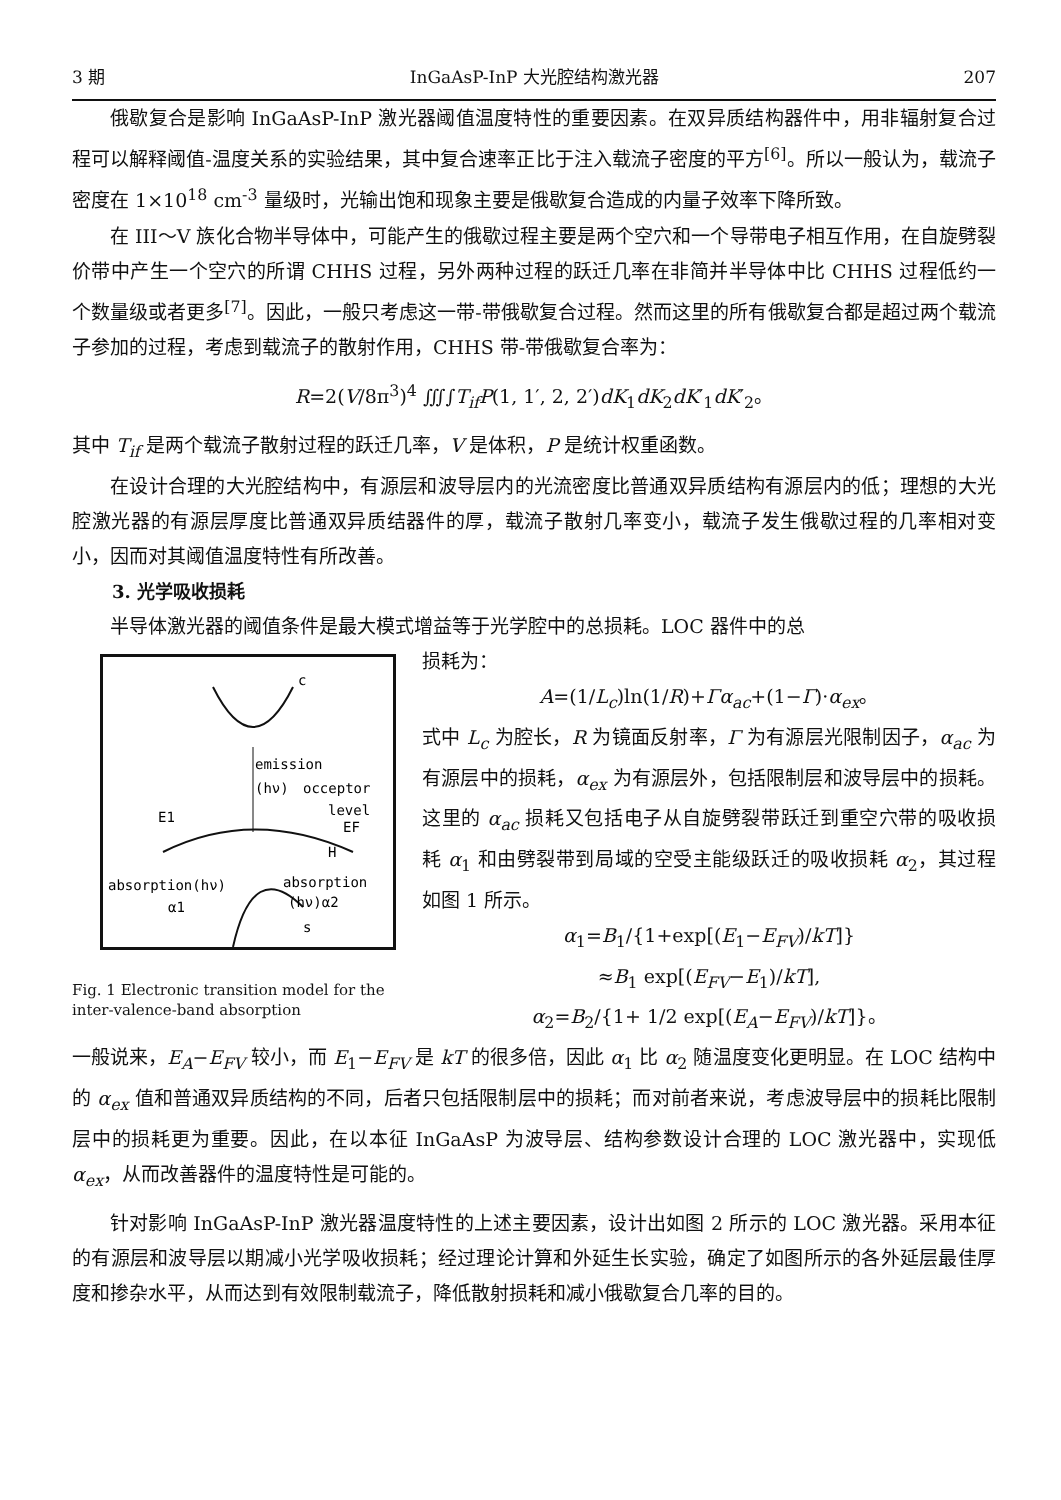3 期 InGaAsP-InP 大光腔结构激光器 207
俄歇复合是影响 InGaAsP-InP 激光器阈值温度特性的重要因素。在双异质结构器件中，用非辐射复合过程可以解释阈值-温度关系的实验结果，其中复合速率正比于注入载流子密度的平方<sup>[6]</sup>。所以一般认为，载流子密度在 1×10<sup>18</sup> cm<sup>-3</sup> 量级时，光输出饱和现象主要是俄歇复合造成的内量子效率下降所致。
在 III～V 族化合物半导体中，可能产生的俄歇过程主要是两个空穴和一个导带电子相互作用，在自旋劈裂价带中产生一个空穴的所谓 CHHS 过程，另外两种过程的跃迁几率在非简并半导体中比 CHHS 过程低约一个数量级或者更多<sup>[7]</sup>。因此，一般只考虑这一带-带俄歇复合过程。然而这里的所有俄歇复合都是超过两个载流子参加的过程，考虑到载流子的散射作用，CHHS 带-带俄歇复合率为：
R=2(V/8π<sup>3</sup>)<sup>4</sup> ∭∫T<sub>if</sub>P(1, 1′, 2, 2′)dK<sub>1</sub>dK<sub>2</sub>dK′<sub>1</sub>dK′<sub>2</sub>。
其中 T<sub>if</sub> 是两个载流子散射过程的跃迁几率，V 是体积，P 是统计权重函数。
在设计合理的大光腔结构中，有源层和波导层内的光流密度比普通双异质结构有源层内的低；理想的大光腔激光器的有源层厚度比普通双异质结器件的厚，载流子散射几率变小，载流子发生俄歇过程的几率相对变小，因而对其阈值温度特性有所改善。
3. 光学吸收损耗
半导体激光器的阈值条件是最大模式增益等于光学腔中的总损耗。LOC 器件中的总
c
emission
(hν)
occeptor
level
E1
EF
H
absorption(hν)
absorption
(hν)α2
α1
s
Fig. 1 Electronic transition model for the inter-valence-band absorption
损耗为：
A=(1/L<sub>c</sub>)ln(1/R)+Γα<sub>ac</sub>+(1−Γ)·α<sub>ex</sub>。
式中 L<sub>c</sub> 为腔长，R 为镜面反射率，Γ 为有源层光限制因子，α<sub>ac</sub> 为有源层中的损耗，α<sub>ex</sub> 为有源层外，包括限制层和波导层中的损耗。这里的 α<sub>ac</sub> 损耗又包括电子从自旋劈裂带跃迁到重空穴带的吸收损耗 α<sub>1</sub> 和由劈裂带到局域的空受主能级跃迁的吸收损耗 α<sub>2</sub>，其过程如图 1 所示。
α<sub>1</sub>=B<sub>1</sub>/{1+exp[(E<sub>1</sub>−E<sub>FV</sub>)/kT]}
≈B<sub>1</sub> exp[(E<sub>FV</sub>−E<sub>1</sub>)/kT],
α<sub>2</sub>=B<sub>2</sub>/{1+ 1/2 exp[(E<sub>A</sub>−E<sub>FV</sub>)/kT]}。
一般说来，E<sub>A</sub>−E<sub>FV</sub> 较小，而 E<sub>1</sub>−E<sub>FV</sub> 是 kT 的很多倍，因此 α<sub>1</sub> 比 α<sub>2</sub> 随温度变化更明显。在 LOC 结构中的 α<sub>ex</sub> 值和普通双异质结构的不同，后者只包括限制层中的损耗；而对前者来说，考虑波导层中的损耗比限制层中的损耗更为重要。因此，在以本征 InGaAsP 为波导层、结构参数设计合理的 LOC 激光器中，实现低 α<sub>ex</sub>，从而改善器件的温度特性是可能的。
针对影响 InGaAsP-InP 激光器温度特性的上述主要因素，设计出如图 2 所示的 LOC 激光器。采用本征的有源层和波导层以期减小光学吸收损耗；经过理论计算和外延生长实验，确定了如图所示的各外延层最佳厚度和掺杂水平，从而达到有效限制载流子，降低散射损耗和减小俄歇复合几率的目的。